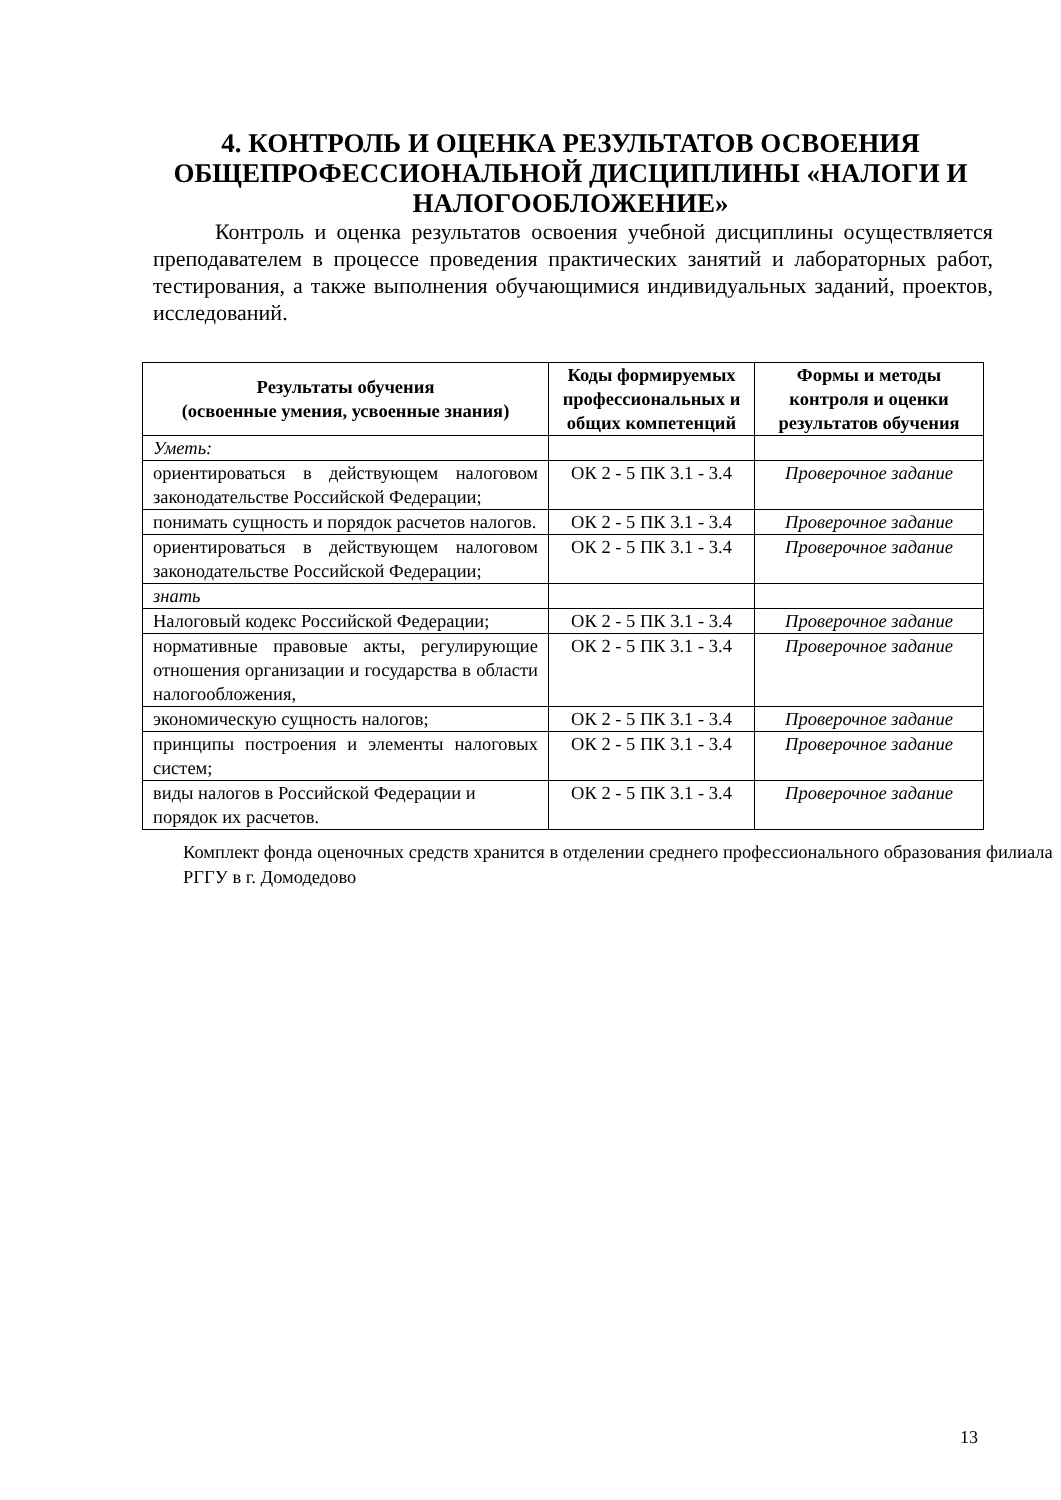4. КОНТРОЛЬ И ОЦЕНКА РЕЗУЛЬТАТОВ ОСВОЕНИЯ ОБЩЕПРОФЕССИОНАЛЬНОЙ ДИСЦИПЛИНЫ «НАЛОГИ И НАЛОГООБЛОЖЕНИЕ»
Контроль и оценка результатов освоения учебной дисциплины осуществляется преподавателем в процессе проведения практических занятий и лабораторных работ, тестирования, а также выполнения обучающимися индивидуальных заданий, проектов, исследований.
| Результаты обучения (освоенные умения, усвоенные знания) | Коды формируемых профессиональных и общих компетенций | Формы и методы контроля и оценки результатов обучения |
| --- | --- | --- |
| Уметь: | | |
| ориентироваться в действующем налоговом законодательстве Российской Федерации; | ОК 2 - 5 ПК 3.1 - 3.4 | Проверочное задание |
| понимать сущность и порядок расчетов налогов. | ОК 2 - 5 ПК 3.1 - 3.4 | Проверочное задание |
| ориентироваться в действующем налоговом законодательстве Российской Федерации; | ОК 2 - 5 ПК 3.1 - 3.4 | Проверочное задание |
| знать | | |
| Налоговый кодекс Российской Федерации; | ОК 2 - 5 ПК 3.1 - 3.4 | Проверочное задание |
| нормативные правовые акты, регулирующие отношения организации и государства в области налогообложения, | ОК 2 - 5 ПК 3.1 - 3.4 | Проверочное задание |
| экономическую сущность налогов; | ОК 2 - 5 ПК 3.1 - 3.4 | Проверочное задание |
| принципы построения и элементы налоговых систем; | ОК 2 - 5 ПК 3.1 - 3.4 | Проверочное задание |
| виды налогов в Российской Федерации и порядок их расчетов. | ОК 2 - 5 ПК 3.1 - 3.4 | Проверочное задание |
Комплект фонда оценочных средств хранится в отделении среднего профессионального образования филиала РГГУ в г. Домодедово
13